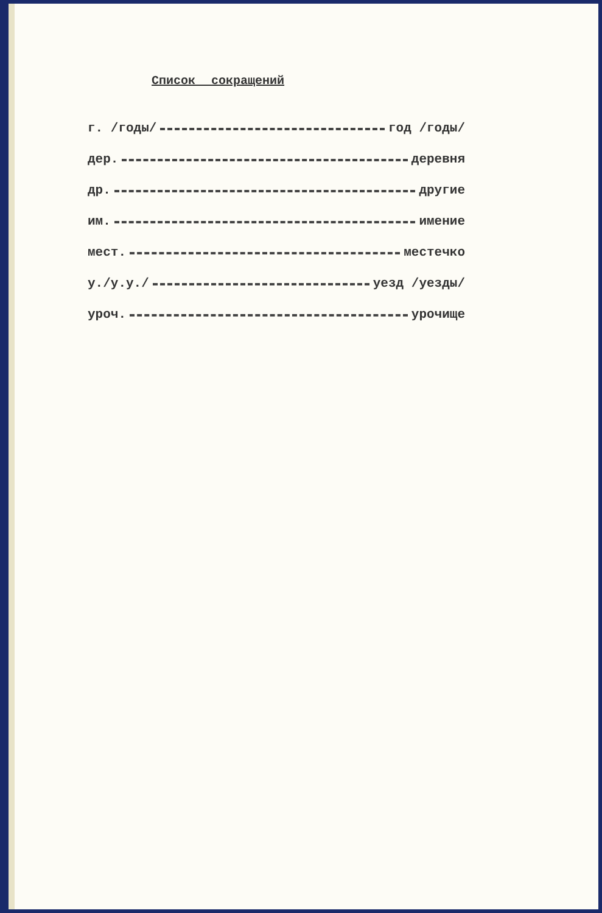Список сокращений
г. /годы/ год /годы/
дер. деревня
др. другие
им. имение
мест. местечко
у./у.у./ уезд /уезды/
уроч. урочище